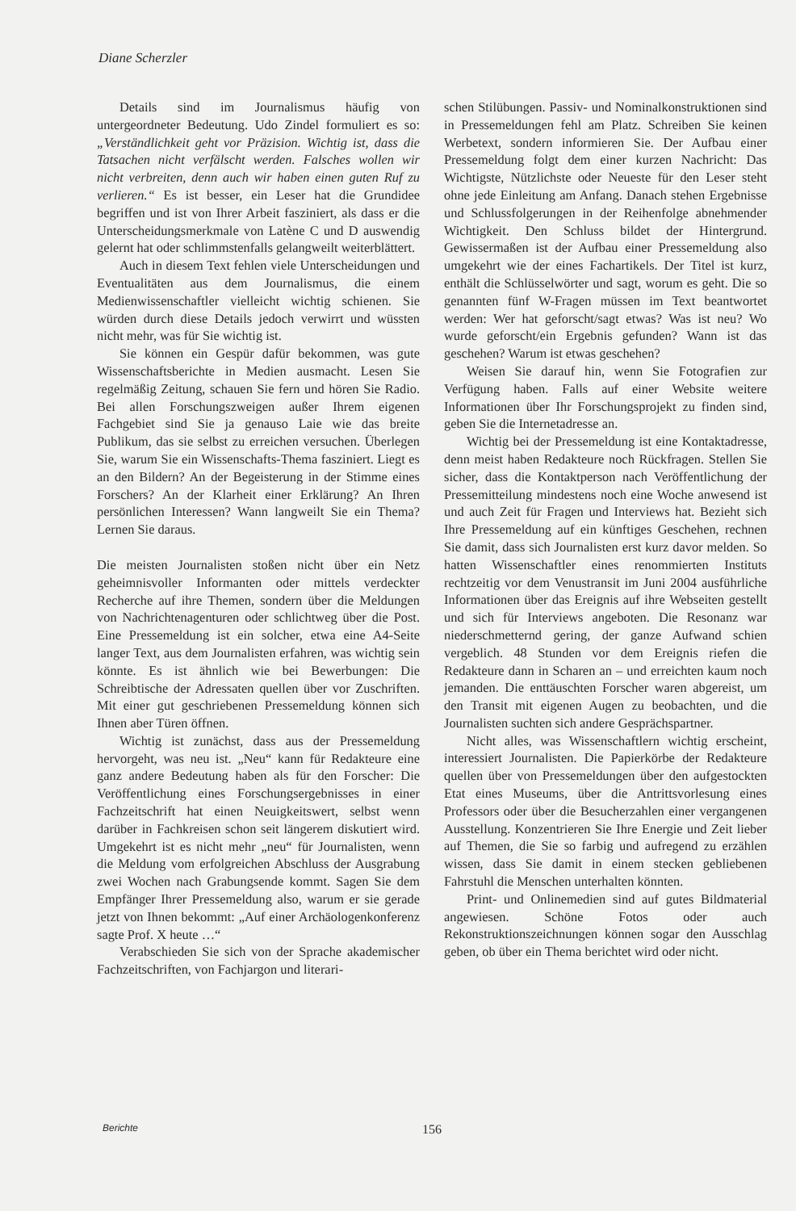Diane Scherzler
Details sind im Journalismus häufig von untergeordneter Bedeutung. Udo Zindel formuliert es so: „Verständlichkeit geht vor Präzision. Wichtig ist, dass die Tatsachen nicht verfälscht werden. Falsches wollen wir nicht verbreiten, denn auch wir haben einen guten Ruf zu verlieren.“ Es ist besser, ein Leser hat die Grundidee begriffen und ist von Ihrer Arbeit fasziniert, als dass er die Unterscheidungsmerkmale von Latène C und D auswendig gelernt hat oder schlimmstenfalls gelangweilt weiterblättert.
Auch in diesem Text fehlen viele Unterscheidungen und Eventualitäten aus dem Journalismus, die einem Medienwissenschaftler vielleicht wichtig schienen. Sie würden durch diese Details jedoch verwirrt und wüssten nicht mehr, was für Sie wichtig ist.
Sie können ein Gespür dafür bekommen, was gute Wissenschaftsberichte in Medien ausmacht. Lesen Sie regelmäßig Zeitung, schauen Sie fern und hören Sie Radio. Bei allen Forschungszweigen außer Ihrem eigenen Fachgebiet sind Sie ja genauso Laie wie das breite Publikum, das sie selbst zu erreichen versuchen. Überlegen Sie, warum Sie ein Wissenschafts-Thema fasziniert. Liegt es an den Bildern? An der Begeisterung in der Stimme eines Forschers? An der Klarheit einer Erklärung? An Ihren persönlichen Interessen? Wann langweilt Sie ein Thema? Lernen Sie daraus.
Die meisten Journalisten stoßen nicht über ein Netz geheimnisvoller Informanten oder mittels verdeckter Recherche auf ihre Themen, sondern über die Meldungen von Nachrichtenagenturen oder schlichtweg über die Post. Eine Pressemeldung ist ein solcher, etwa eine A4-Seite langer Text, aus dem Journalisten erfahren, was wichtig sein könnte. Es ist ähnlich wie bei Bewerbungen: Die Schreibtische der Adressaten quellen über vor Zuschriften. Mit einer gut geschriebenen Pressemeldung können sich Ihnen aber Türen öffnen.
Wichtig ist zunächst, dass aus der Pressemeldung hervorgeht, was neu ist. „Neu“ kann für Redakteure eine ganz andere Bedeutung haben als für den Forscher: Die Veröffentlichung eines Forschungsergebnisses in einer Fachzeitschrift hat einen Neuigkeitswert, selbst wenn darüber in Fachkreisen schon seit längerem diskutiert wird. Umgekehrt ist es nicht mehr „neu“ für Journalisten, wenn die Meldung vom erfolgreichen Abschluss der Ausgrabung zwei Wochen nach Grabungsende kommt. Sagen Sie dem Empfänger Ihrer Pressemeldung also, warum er sie gerade jetzt von Ihnen bekommt: „Auf einer Archäologenkonferenz sagte Prof. X heute …“
Verabschieden Sie sich von der Sprache akademischer Fachzeitschriften, von Fachjargon und literari-
schen Stilübungen. Passiv- und Nominalkonstruktionen sind in Pressemeldungen fehl am Platz. Schreiben Sie keinen Werbetext, sondern informieren Sie. Der Aufbau einer Pressemeldung folgt dem einer kurzen Nachricht: Das Wichtigste, Nützlichste oder Neueste für den Leser steht ohne jede Einleitung am Anfang. Danach stehen Ergebnisse und Schlussfolgerungen in der Reihenfolge abnehmender Wichtigkeit. Den Schluss bildet der Hintergrund. Gewissermaßen ist der Aufbau einer Pressemeldung also umgekehrt wie der eines Fachartikels. Der Titel ist kurz, enthält die Schlüsselwörter und sagt, worum es geht. Die so genannten fünf W-Fragen müssen im Text beantwortet werden: Wer hat geforscht/sagt etwas? Was ist neu? Wo wurde geforscht/ein Ergebnis gefunden? Wann ist das geschehen? Warum ist etwas geschehen?
Weisen Sie darauf hin, wenn Sie Fotografien zur Verfügung haben. Falls auf einer Website weitere Informationen über Ihr Forschungsprojekt zu finden sind, geben Sie die Internetadresse an.
Wichtig bei der Pressemeldung ist eine Kontaktadresse, denn meist haben Redakteure noch Rückfragen. Stellen Sie sicher, dass die Kontaktperson nach Veröffentlichung der Pressemitteilung mindestens noch eine Woche anwesend ist und auch Zeit für Fragen und Interviews hat. Bezieht sich Ihre Pressemeldung auf ein künftiges Geschehen, rechnen Sie damit, dass sich Journalisten erst kurz davor melden. So hatten Wissenschaftler eines renommierten Instituts rechtzeitig vor dem Venustransit im Juni 2004 ausführliche Informationen über das Ereignis auf ihre Webseiten gestellt und sich für Interviews angeboten. Die Resonanz war niederschmetternd gering, der ganze Aufwand schien vergeblich. 48 Stunden vor dem Ereignis riefen die Redakteure dann in Scharen an – und erreichten kaum noch jemanden. Die enttäuschten Forscher waren abgereist, um den Transit mit eigenen Augen zu beobachten, und die Journalisten suchten sich andere Gesprächspartner.
Nicht alles, was Wissenschaftlern wichtig erscheint, interessiert Journalisten. Die Papierkörbe der Redakteure quellen über von Pressemeldungen über den aufgestockten Etat eines Museums, über die Antrittsvorlesung eines Professors oder über die Besucherzahlen einer vergangenen Ausstellung. Konzentrieren Sie Ihre Energie und Zeit lieber auf Themen, die Sie so farbig und aufregend zu erzählen wissen, dass Sie damit in einem stecken gebliebenen Fahrstuhl die Menschen unterhalten könnten.
Print- und Onlinemedien sind auf gutes Bildmaterial angewiesen. Schöne Fotos oder auch Rekonstruktionszeichnungen können sogar den Ausschlag geben, ob über ein Thema berichtet wird oder nicht.
Berichte 156